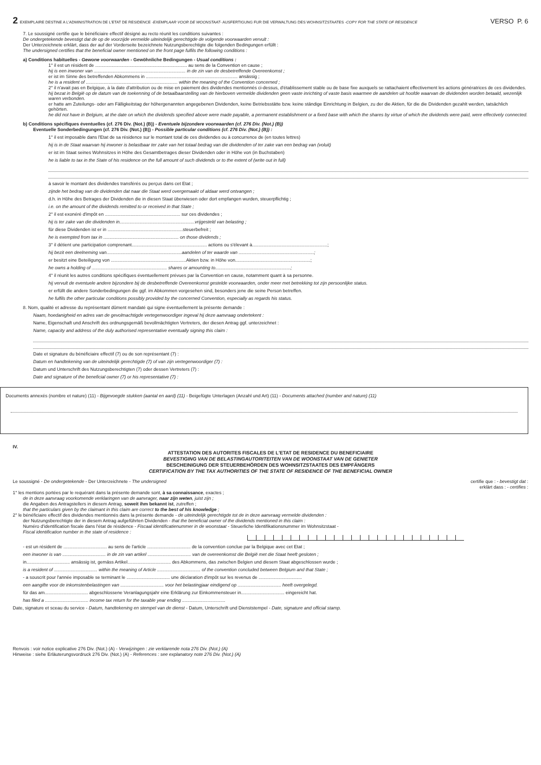2 EXEMPLAIRE DESTINE A L'ADMINISTRATION DE L'ETAT DE RESIDENCE - EXEMPLAAR VOOR DE WOONSTAAT - AUSFERTIGUNG FUR DIE VERWALTUNG DES WOHNSITZSTAATES - COPY FOR THE STATE OF RESIDENCE VERSO P. 6
7. Le soussigné certifie que le bénéficiaire effectif désigné au recto réunit les conditions suivantes :
De ondergetekende bevestigt dat de op de voorzijde vermelde uiteindelijk gerechtigde de volgende voorwaarden vervult :
Der Unterzeichnete erklärt, dass der auf der Vorderseite bezeichnete Nutzungsberechtigte die folgenden Bedingungen erfüllt :
The undersigned certifies that the beneficial owner mentioned on the front page fulfils the following conditions :
a) Conditions habituelles - Gewone voorwaarden - Gewöhnliche Bedingungen - Usual conditions :
1° il est un résident de ........................................................................ au sens de la Convention en cause ;
hij is een inwoner van ........................................................................ in de zin van de desbetreffende Overeenkomst ;
er ist im Sinne des betreffenden Abkommens in ........................................................................ ansässig ;
he is a resident of ........................................................................ within the meaning of the Convention concerned ;
2° il n'avait pas en Belgique, à la date d'attribution ou de mise en paiement des dividendes mentionnés ci-dessus, d'établissement stable ou de base fixe auxquels se rattachaient effectivement les actions génératrices de ces dividendes.
hij bezat in België op de datum van de toekenning of de betaalbaarstelling van de hierboven vermelde dividenden geen vaste inrichting of vaste basis waarmee de aandelen uit hoofde waarvan de dividenden worden betaald, wezenlijk waren verbonden.
er hatte am Zuteilungs- oder am Fälligkeitstag der höhergenannten angegebenen Dividenden, keine Betriebsstätte bzw. keine ständige Einrichtung in Belgien, zu der die Aktien, für die die Dividenden gezahlt werden, tatsächlich gehörten.
he did not have in Belgium, at the date on which the dividends specified above were made payable, a permanent establishment or a fixed base with which the shares by virtue of which the dividends were paid, were effectively connected.
b) Conditions spécifiques éventuelles (cf. 276 Div. (Not.) (B)) - Eventuele bijzondere voorwaarden (cf. 276 Div. (Not.) (B))
Eventuelle Sonderbedingungen (cf. 276 Div. (Not.) (B)) - Possible particular conditions (cf. 276 Div. (Not.) (B)) :
1° il est imposable dans l'Etat de sa résidence sur le montant total de ces dividendes ou à concurrence de (en toutes lettres)
hij is in de Staat waarvan hij inwoner is belastbaar ter zake van het totaal bedrag van die dividenden of ter zake van een bedrag van (voluit)
er ist im Staat seines Wohnsitzes in Höhe des Gesamtbetrages dieser Dividenden oder in Höhe von (in Buchstaben)
he is liable to tax in the State of his residence on the full amount of such dividends or to the extent of (write out in full)
à savoir le montant des dividendes transférés ou perçus dans cet Etat ;
zijnde het bedrag van de dividenden dat naar die Staat werd overgemaakt of aldaar werd ontvangen ;
d.h. in Höhe des Betrages der Dividenden die in diesen Staat überwiesen oder dort empfangen wurden, steuerpflichtig ;
i.e. on the amount of the dividends remitted to or received in that State ;
2° il est exonéré d'impôt en ........................................................... sur ces dividendes ;
hij is ter zake van die dividenden in...........................................................vrijgesteld van belasting ;
für diese Dividenden ist er in ...........................................................steuerbefreit ;
he is exempted from tax in ........................................................... on those dividends ;
3° il détient une participation comprenant........................................................... actions ou s'élevant à...........................................................;
hij bezit een deelneming van...........................................................aandelen of ter waarde van ...........................................................;
er besitzt eine Beteiligung von ...........................................................Aktien bzw. in Höhe von...........................................................;
he owns a holding of ........................................................... shares or amounting to...........................................................;
4° il réunit les autres conditions spécifiques éventuellement prévues par la Convention en cause, notamment quant à sa personne.
hij vervult de eventuele andere bijzondere bij de desbetreffende Overeenkomst gestelde voorwaarden, onder meer met betrekking tot zijn persoonlijke status.
er erfüllt die andere Sonderbedingungen die ggf. im Abkommen vorgesehen sind, besonders jene die seine Person betreffen.
he fulfils the other particular conditions possibly provided by the concerned Convention, especially as regards his status.
8. Nom, qualité et adresse du représentant dûment mandaté qui signe éventuellement la présente demande :
Naam, hoedanigheid en adres van de gevolmachtigde vertegenwoordiger ingeval hij deze aanvraag ondertekent :
Name, Eigenschaft und Anschrift des ordnungsgemäß bevollmächtigten Vertreters, der diesen Antrag ggf. unterzeichnet :
Name, capacity and address of the duly authorised representative eventually signing this claim :
Date et signature du bénéficiaire effectif (7) ou de son représentant (7) :
Datum en handtekening van de uiteindelijk gerechtigde (7) of van zijn vertegenwoordiger (7) :
Datum und Unterschrift des Nutzungsberechtigten (7) oder dessen Vertreters (7) :
Date and signature of the beneficial owner (7) or his representative (7) :
Documents annexés (nombre et nature) (11) - Bijgevoegde stukken (aantal en aard) (11) - Beigefügte Unterlagen (Anzahl und Art) (11) - Documents attached (number and nature) (11)
IV.
ATTESTATION DES AUTORITES FISCALES DE L'ETAT DE RESIDENCE DU BENEFICIAIRE
BEVESTIGING VAN DE BELASTINGAUTORITEITEN VAN DE WOONSTAAT VAN DE GENIETER
BESCHEINIGUNG DER STEUERBEHÖRDEN DES WOHNSITZSTAATES DES EMPFÄNGERS
CERTIFICATION BY THE TAX AUTHORITIES OF THE STATE OF RESIDENCE OF THE BENEFICIAL OWNER
Le soussigné - De ondergetekende - Der Unterzeichnete - The undersigned certifie que : - bevestigt dat :
erklärt dass : - certifies :
1° les mentions portées par le requérant dans la présente demande sont, à sa connaissance, exactes ;
de in deze aanvraag voorkomende verklaringen van de aanvrager, naar zijn weten, juist zijn ;
die Angaben des Antragstellers in diesem Antrag, soweit ihm bekannt ist, zutreffen ;
that the particulars given by the claimant in this claim are correct to the best of his knowledge ;
2° le bénéficiaire effectif des dividendes mentionnés dans la présente demande - de uiteindelijk gerechtigde tot de in deze aanvraag vermelde dividenden :
der Nutzungsberechtigte der in diesem Antrag aufgeführten Dividenden - that the beneficial owner of the dividends mentioned in this claim :
Numéro d'identification fiscale dans l'état de résidence - Fiscaal identificatienummer in de woonstaat - Steuerliche Identifikationsnummer im Wohnsitzstaat -
Fiscal identification number in the state of residence :
- est un résident de .................................. au sens de l'article .................................. de la convention conclue par la Belgique avec cet Etat ;
een inwoner is van .................................. in de zin van artikel .................................. van de overeenkomst die België met die Staat heeft gesloten ;
in.................................. ansässig ist, gemäss Artikel.................................. des Abkommens, das zwischen Belgien und diesem Staat abgeschlossen wurde ;
is a resident of .................................. within the meaning of Article .................................. of the convention concluded between Belgium and that State ;
- a souscrit pour l'année imposable se terminant le .................................. une déclaration d'impôt sur les revenus de ..................................
een aangifte voor de inkomstenbelastingen van .................................. voor het belastingjaar eindigend op .................................. heeft overgelegd.
für das am.................................. abgeschlossene Veranlagungsjahr eine Erklärung zur Einkommensteuer in.................................. eingereicht hat.
has filed a .................................. income tax return for the taxable year ending ..................................
Date, signature et sceau du service - Datum, handtekening en stempel van de dienst - Datum, Unterschrift und Dienststempel - Date, signature and official stamp.
Renvois : voir notice explicative 276 Div. (Not.) (A) - Verwijzingen : zie verklarende nota 276 Div. (Not.) (A)
Hinweise : siehe Erläuterungsvordruck 276 Div. (Not.) (A) - References : see explanatory note 276 Div. (Not.) (A)